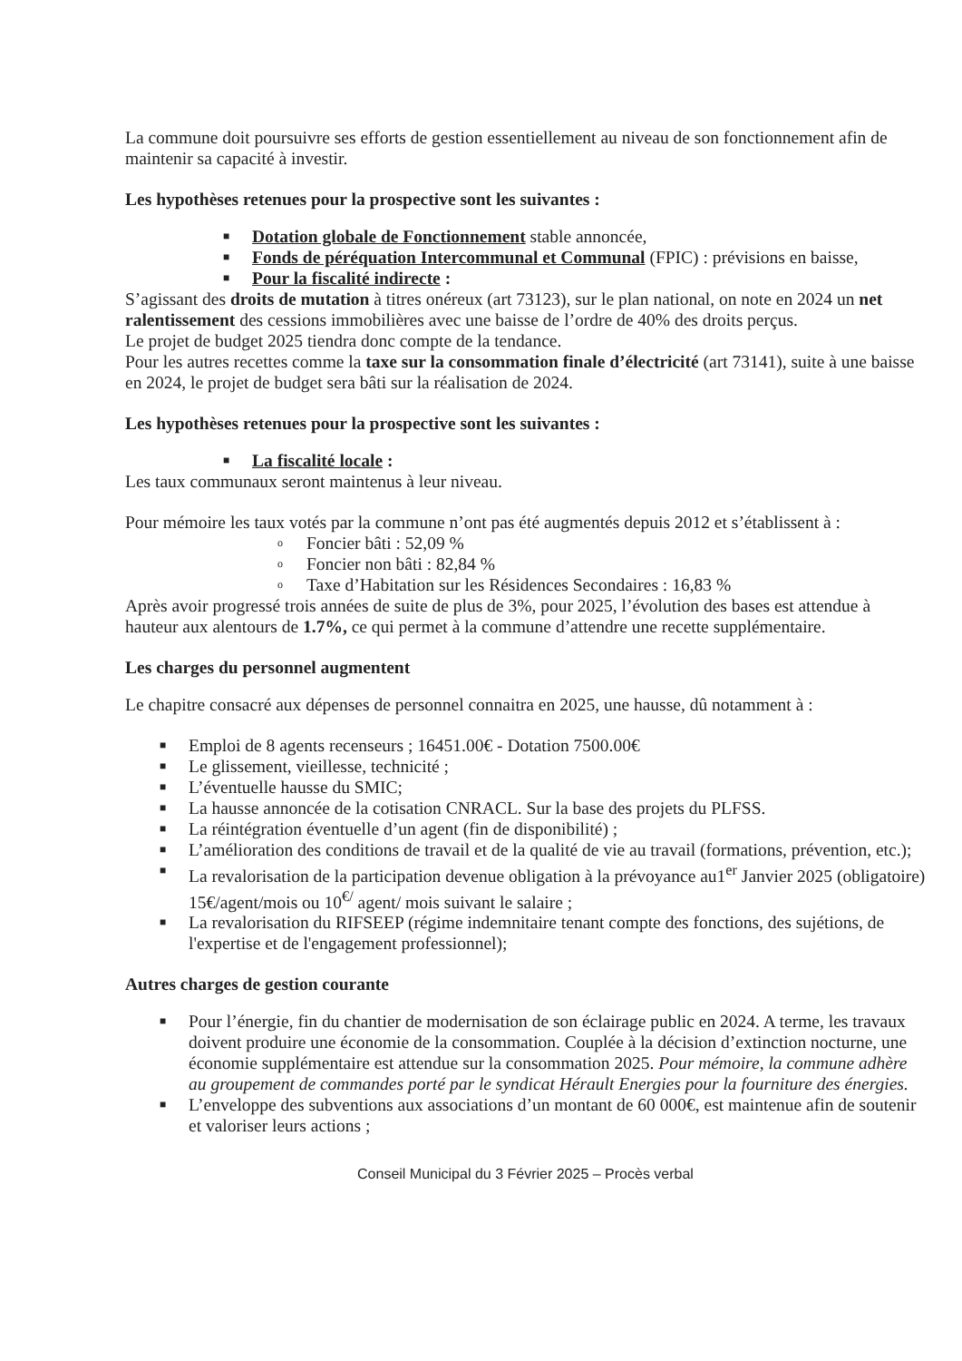La commune doit poursuivre ses efforts de gestion essentiellement au niveau de son fonctionnement afin de maintenir sa capacité à investir.
Les hypothèses retenues pour la prospective sont les suivantes :
■ Dotation globale de Fonctionnement stable annoncée,
■ Fonds de péréquation Intercommunal et Communal (FPIC) : prévisions en baisse,
■ Pour la fiscalité indirecte :
S’agissant des droits de mutation à titres onéreux (art 73123), sur le plan national, on note en 2024 un net ralentissement des cessions immobilières avec une baisse de l’ordre de 40% des droits perçus.
Le projet de budget 2025 tiendra donc compte de la tendance.
Pour les autres recettes comme la taxe sur la consommation finale d’électricité (art 73141), suite à une baisse en 2024, le projet de budget sera bâti sur la réalisation de 2024.
Les hypothèses retenues pour la prospective sont les suivantes :
■ La fiscalité locale :
Les taux communaux seront maintenus à leur niveau.
Pour mémoire les taux votés par la commune n’ont pas été augmentés depuis 2012 et s’établissent à :
o Foncier bâti : 52,09 %
o Foncier non bâti : 82,84 %
o Taxe d’Habitation sur les Résidences Secondaires : 16,83 %
Après avoir progressé trois années de suite de plus de 3%, pour 2025, l’évolution des bases est attendue à hauteur aux alentours de 1.7%, ce qui permet à la commune d’attendre une recette supplémentaire.
Les charges du personnel augmentent
Le chapitre consacré aux dépenses de personnel connaitra en 2025, une hausse, dû notamment à :
■ Emploi de 8 agents recenseurs ; 16451.00€ - Dotation 7500.00€
■ Le glissement, vieillesse, technicité ;
■ L’éventuelle hausse du SMIC;
■ La hausse annoncée de la cotisation CNRACL. Sur la base des projets du PLFSS.
■ La réintégration éventuelle d’un agent (fin de disponibilité) ;
■ L’amélioration des conditions de travail et de la qualité de vie au travail (formations, prévention, etc.);
■ La revalorisation de la participation devenue obligation à la prévoyance au1<sup>er</sup> Janvier 2025 (obligatoire) 15€/agent/mois ou 10<sup>€/</sup> agent/ mois suivant le salaire ;
■ La revalorisation du RIFSEEP (régime indemnitaire tenant compte des fonctions, des sujétions, de l'expertise et de l'engagement professionnel);
Autres charges de gestion courante
■ Pour l’énergie, fin du chantier de modernisation de son éclairage public en 2024. A terme, les travaux doivent produire une économie de la consommation. Couplée à la décision d’extinction nocturne, une économie supplémentaire est attendue sur la consommation 2025. Pour mémoire, la commune adhère au groupement de commandes porté par le syndicat Hérault Energies pour la fourniture des énergies.
■ L’enveloppe des subventions aux associations d’un montant de 60 000€, est maintenue afin de soutenir et valoriser leurs actions ;
Conseil Municipal du 3 Février 2025 – Procès verbal